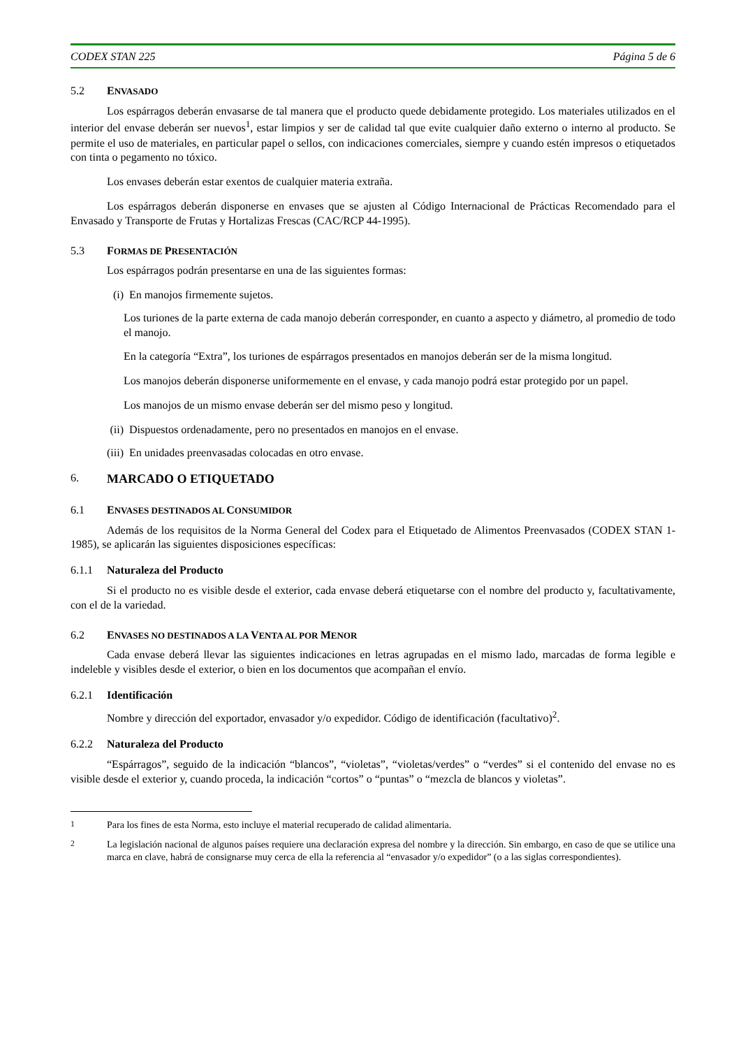CODEX STAN 225 Página 5 de 6
5.2 ENVASADO
Los espárragos deberán envasarse de tal manera que el producto quede debidamente protegido. Los materiales utilizados en el interior del envase deberán ser nuevos<sup>1</sup>, estar limpios y ser de calidad tal que evite cualquier daño externo o interno al producto. Se permite el uso de materiales, en particular papel o sellos, con indicaciones comerciales, siempre y cuando estén impresos o etiquetados con tinta o pegamento no tóxico.
Los envases deberán estar exentos de cualquier materia extraña.
Los espárragos deberán disponerse en envases que se ajusten al Código Internacional de Prácticas Recomendado para el Envasado y Transporte de Frutas y Hortalizas Frescas (CAC/RCP 44-1995).
5.3 FORMAS DE PRESENTACIÓN
Los espárragos podrán presentarse en una de las siguientes formas:
(i) En manojos firmemente sujetos.
Los turiones de la parte externa de cada manojo deberán corresponder, en cuanto a aspecto y diámetro, al promedio de todo el manojo.
En la categoría “Extra”, los turiones de espárragos presentados en manojos deberán ser de la misma longitud.
Los manojos deberán disponerse uniformemente en el envase, y cada manojo podrá estar protegido por un papel.
Los manojos de un mismo envase deberán ser del mismo peso y longitud.
(ii) Dispuestos ordenadamente, pero no presentados en manojos en el envase.
(iii) En unidades preenvasadas colocadas en otro envase.
6. MARCADO O ETIQUETADO
6.1 ENVASES DESTINADOS AL CONSUMIDOR
Además de los requisitos de la Norma General del Codex para el Etiquetado de Alimentos Preenvasados (CODEX STAN 1-1985), se aplicarán las siguientes disposiciones específicas:
6.1.1 Naturaleza del Producto
Si el producto no es visible desde el exterior, cada envase deberá etiquetarse con el nombre del producto y, facultativamente, con el de la variedad.
6.2 ENVASES NO DESTINADOS A LA VENTA AL POR MENOR
Cada envase deberá llevar las siguientes indicaciones en letras agrupadas en el mismo lado, marcadas de forma legible e indeleble y visibles desde el exterior, o bien en los documentos que acompañan el envío.
6.2.1 Identificación
Nombre y dirección del exportador, envasador y/o expedidor. Código de identificación (facultativo)<sup>2</sup>.
6.2.2 Naturaleza del Producto
“Espárragos”, seguido de la indicación “blancos”, “violetas”, “violetas/verdes” o “verdes” si el contenido del envase no es visible desde el exterior y, cuando proceda, la indicación “cortos” o “puntas” o “mezcla de blancos y violetas”.
<sup>1</sup> Para los fines de esta Norma, esto incluye el material recuperado de calidad alimentaria.
<sup>2</sup> La legislación nacional de algunos países requiere una declaración expresa del nombre y la dirección. Sin embargo, en caso de que se utilice una marca en clave, habrá de consignarse muy cerca de ella la referencia al “envasador y/o expedidor” (o a las siglas correspondientes).